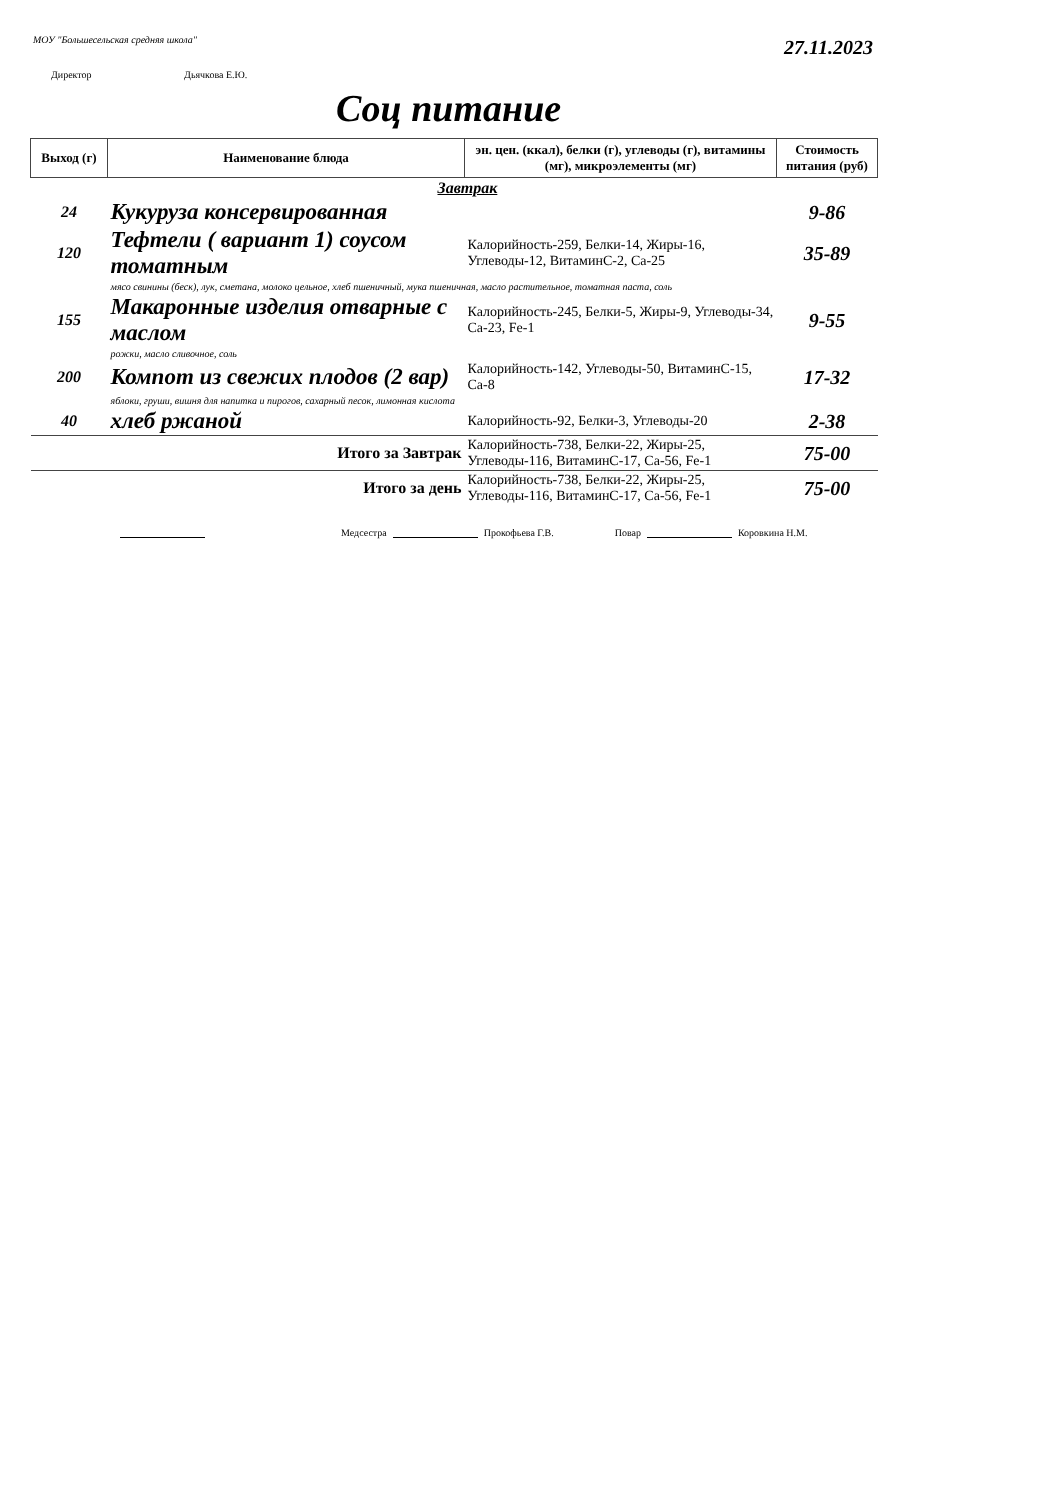МОУ "Большесельская средняя школа"
27.11.2023
Директор Дьячкова Е.Ю.
Соц питание
| Выход (г) | Наименование блюда | эн. цен. (ккал), белки (г), углеводы (г), витамины (мг), микроэлементы (мг) | Стоимость питания (руб) |
| --- | --- | --- | --- |
| | Завтрак | | |
| 24 | Кукуруза консервированная | | 9-86 |
| 120 | Тефтели ( вариант 1) соусом томатным | Калорийность-259, Белки-14, Жиры-16, Углеводы-12, ВитаминC-2, Ca-25 | 35-89 |
| | мясо свинины (беск), лук, сметана, молоко цельное, хлеб пшеничный, мука пшеничная, масло растительное, томатная паста, соль | | |
| 155 | Макаронные изделия отварные с маслом | Калорийность-245, Белки-5, Жиры-9, Углеводы-34, Ca-23, Fe-1 | 9-55 |
| | рожки, масло сливочное, соль | | |
| 200 | Компот из свежих плодов (2 вар) | Калорийность-142, Углеводы-50, ВитаминC-15, Ca-8 | 17-32 |
| | яблоки, груши, вишня для напитка и пирогов, сахарный песок, лимонная кислота | | |
| 40 | хлеб ржаной | Калорийность-92, Белки-3, Углеводы-20 | 2-38 |
| | Итого за Завтрак | Калорийность-738, Белки-22, Жиры-25, Углеводы-116, ВитаминC-17, Ca-56, Fe-1 | 75-00 |
| | Итого за день | Калорийность-738, Белки-22, Жиры-25, Углеводы-116, ВитаминC-17, Ca-56, Fe-1 | 75-00 |
Медсестра Прокофьева Г.В. Повар Коровкина Н.М.